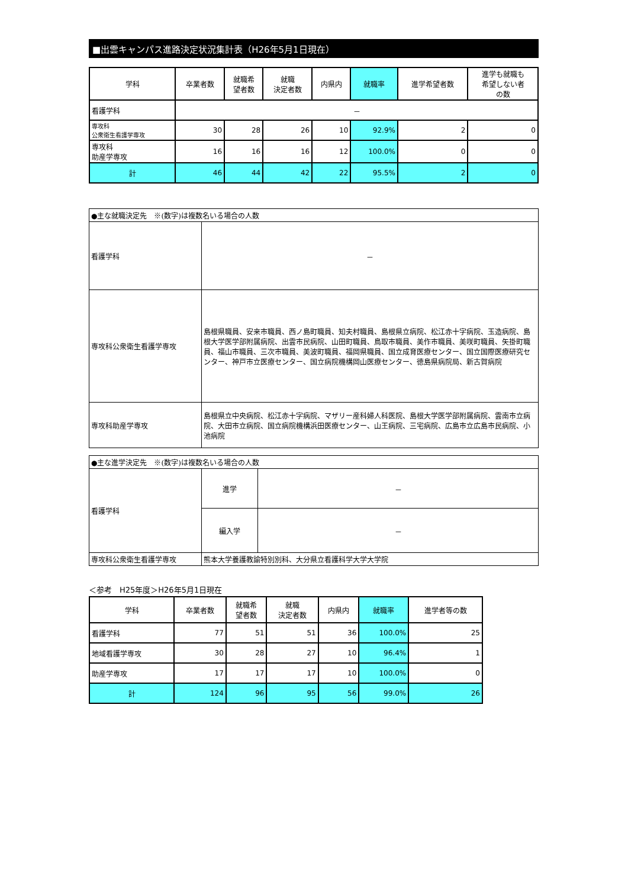■出雲キャンパス進路決定状況集計表（H26年5月1日現在）
| 学科 | 卒業者数 | 就職希 望者数 | 就職 決定者数 | 内県内 | 就職率 | 進学希望者数 | 進学も就職も 希望しない者 の数 |
| --- | --- | --- | --- | --- | --- | --- | --- |
| 看護学科 | － | | | | | | |
| 専攻科 公衆衛生看護学専攻 | 30 | 28 | 26 | 10 | 92.9% | 2 | 0 |
| 専攻科 助産学専攻 | 16 | 16 | 16 | 12 | 100.0% | 0 | 0 |
| 計 | 46 | 44 | 42 | 22 | 95.5% | 2 | 0 |
| ●主な就職決定先 ※(数字)は複数名いる場合の人数 | |
| 看護学科 | － |
| 専攻科公衆衛生看護学専攻 | 島根県職員、安来市職員、西ノ島町職員、知夫村職員、島根県立病院、松江赤十字病院、玉造病院、島根大学医学部附属病院、出雲市民病院、山田町職員、鳥取市職員、美作市職員、美咲町職員、矢掛町職員、福山市職員、三次市職員、美波町職員、福岡県職員、国立成育医療センター、国立国際医療研究センター、神戸市立医療センター、国立病院機構岡山医療センター、徳島県病院局、新古賀病院 |
| 専攻科助産学専攻 | 島根県立中央病院、松江赤十字病院、マザリー産科婦人科医院、島根大学医学部附属病院、雲南市立病院、大田市立病院、国立病院機構浜田医療センター、山王病院、三宅病院、広島市立広島市民病院、小池病院 |
| ●主な進学決定先 ※(数字)は複数名いる場合の人数 | | |
| 看護学科 | 進学 | － |
| | 編入学 | － |
| 専攻科公衆衛生看護学専攻 | 熊本大学養護教諭特別別科、大分県立看護科学大学大学院 | |
＜参考　H25年度＞H26年5月1日現在
| 学科 | 卒業者数 | 就職希 望者数 | 就職 決定者数 | 内県内 | 就職率 | 進学者等の数 |
| --- | --- | --- | --- | --- | --- | --- |
| 看護学科 | 77 | 51 | 51 | 36 | 100.0% | 25 |
| 地域看護学専攻 | 30 | 28 | 27 | 10 | 96.4% | 1 |
| 助産学専攻 | 17 | 17 | 17 | 10 | 100.0% | 0 |
| 計 | 124 | 96 | 95 | 56 | 99.0% | 26 |